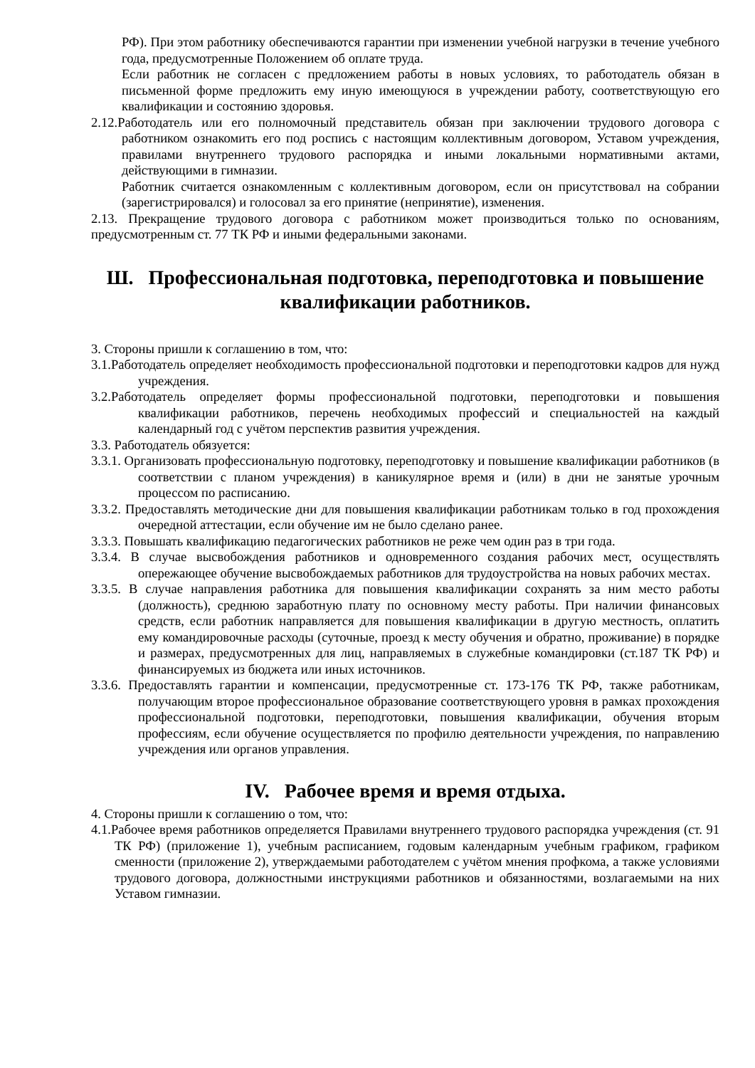РФ). При этом работнику обеспечиваются гарантии при изменении учебной нагрузки в течение учебного года, предусмотренные Положением об оплате труда.
Если работник не согласен с предложением работы в новых условиях, то работодатель обязан в письменной форме предложить ему иную имеющуюся в учреждении работу, соответствующую его квалификации и состоянию здоровья.
2.12.Работодатель или его полномочный представитель обязан при заключении трудового договора с работником ознакомить его под роспись с настоящим коллективным договором, Уставом учреждения, правилами внутреннего трудового распорядка и иными локальными нормативными актами, действующими в гимназии.
Работник считается ознакомленным с коллективным договором, если он присутствовал на собрании (зарегистрировался) и голосовал за его принятие (непринятие), изменения.
2.13. Прекращение трудового договора с работником может производиться только по основаниям, предусмотренным ст. 77 ТК РФ и иными федеральными законами.
Ш. Профессиональная подготовка, переподготовка и повышение квалификации работников.
3. Стороны пришли к соглашению в том, что:
3.1.Работодатель определяет необходимость профессиональной подготовки и переподготовки кадров для нужд учреждения.
3.2.Работодатель определяет формы профессиональной подготовки, переподготовки и повышения квалификации работников, перечень необходимых профессий и специальностей на каждый календарный год с учётом перспектив развития учреждения.
3.3. Работодатель обязуется:
3.3.1. Организовать профессиональную подготовку, переподготовку и повышение квалификации работников (в соответствии с планом учреждения) в каникулярное время и (или) в дни не занятые урочным процессом по расписанию.
3.3.2. Предоставлять методические дни для повышения квалификации работникам только в год прохождения очередной аттестации, если обучение им не было сделано ранее.
3.3.3. Повышать квалификацию педагогических работников не реже чем один раз в три года.
3.3.4. В случае высвобождения работников и одновременного создания рабочих мест, осуществлять опережающее обучение высвобождаемых работников для трудоустройства на новых рабочих местах.
3.3.5. В случае направления работника для повышения квалификации сохранять за ним место работы (должность), среднюю заработную плату по основному месту работы. При наличии финансовых средств, если работник направляется для повышения квалификации в другую местность, оплатить ему командировочные расходы (суточные, проезд к месту обучения и обратно, проживание) в порядке и размерах, предусмотренных для лиц, направляемых в служебные командировки (ст.187 ТК РФ) и финансируемых из бюджета или иных источников.
3.3.6. Предоставлять гарантии и компенсации, предусмотренные ст. 173-176 ТК РФ, также работникам, получающим второе профессиональное образование соответствующего уровня в рамках прохождения профессиональной подготовки, переподготовки, повышения квалификации, обучения вторым профессиям, если обучение осуществляется по профилю деятельности учреждения, по направлению учреждения или органов управления.
IV. Рабочее время и время отдыха.
4. Стороны пришли к соглашению о том, что:
4.1.Рабочее время работников определяется Правилами внутреннего трудового распорядка учреждения (ст. 91 ТК РФ) (приложение 1), учебным расписанием, годовым календарным учебным графиком, графиком сменности (приложение 2), утверждаемыми работодателем с учётом мнения профкома, а также условиями трудового договора, должностными инструкциями работников и обязанностями, возлагаемыми на них Уставом гимназии.